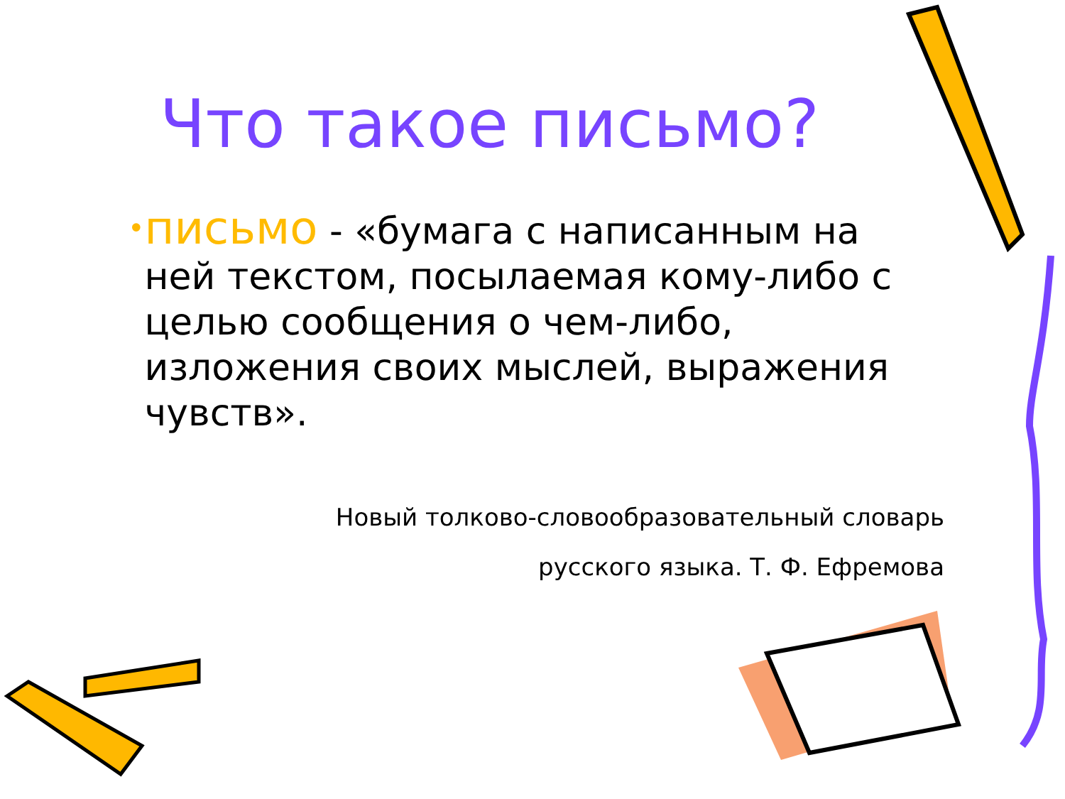Что такое письмо?
•
письмо - «бумага с написанным на ней текстом, посылаемая кому-либо с целью сообщения о чем-либо, изложения своих мыслей, выражения чувств».
Новый толково-словообразовательный словарь
русского языка. Т. Ф. Ефремова